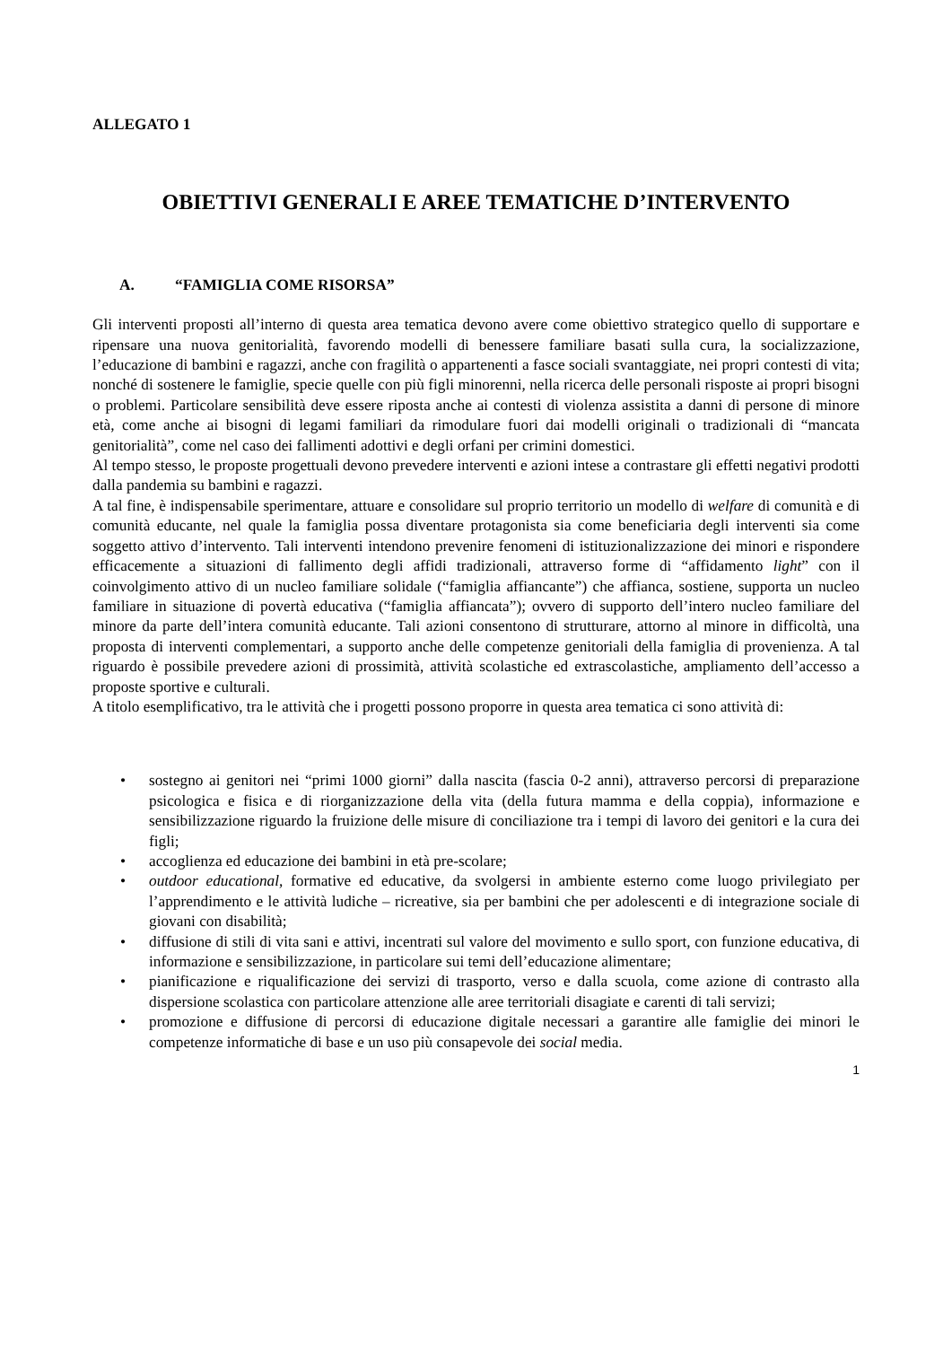ALLEGATO 1
OBIETTIVI GENERALI E AREE TEMATICHE D’INTERVENTO
A. “FAMIGLIA COME RISORSA”
Gli interventi proposti all’interno di questa area tematica devono avere come obiettivo strategico quello di supportare e ripensare una nuova genitorialità, favorendo modelli di benessere familiare basati sulla cura, la socializzazione, l’educazione di bambini e ragazzi, anche con fragilità o appartenenti a fasce sociali svantaggiate, nei propri contesti di vita; nonché di sostenere le famiglie, specie quelle con più figli minorenni, nella ricerca delle personali risposte ai propri bisogni o problemi. Particolare sensibilità deve essere riposta anche ai contesti di violenza assistita a danni di persone di minore età, come anche ai bisogni di legami familiari da rimodulare fuori dai modelli originali o tradizionali di “mancata genitorialità”, come nel caso dei fallimenti adottivi e degli orfani per crimini domestici.
Al tempo stesso, le proposte progettuali devono prevedere interventi e azioni intese a contrastare gli effetti negativi prodotti dalla pandemia su bambini e ragazzi.
A tal fine, è indispensabile sperimentare, attuare e consolidare sul proprio territorio un modello di welfare di comunità e di comunità educante, nel quale la famiglia possa diventare protagonista sia come beneficiaria degli interventi sia come soggetto attivo d’intervento. Tali interventi intendono prevenire fenomeni di istituzionalizzazione dei minori e rispondere efficacemente a situazioni di fallimento degli affidi tradizionali, attraverso forme di “affidamento light” con il coinvolgimento attivo di un nucleo familiare solidale (“famiglia affiancante”) che affianca, sostiene, supporta un nucleo familiare in situazione di povertà educativa (“famiglia affiancata”); ovvero di supporto dell’intero nucleo familiare del minore da parte dell’intera comunità educante. Tali azioni consentono di strutturare, attorno al minore in difficoltà, una proposta di interventi complementari, a supporto anche delle competenze genitoriali della famiglia di provenienza. A tal riguardo è possibile prevedere azioni di prossimità, attività scolastiche ed extrascolastiche, ampliamento dell’accesso a proposte sportive e culturali.
A titolo esemplificativo, tra le attività che i progetti possono proporre in questa area tematica ci sono attività di:
• sostegno ai genitori nei “primi 1000 giorni” dalla nascita (fascia 0-2 anni), attraverso percorsi di preparazione psicologica e fisica e di riorganizzazione della vita (della futura mamma e della coppia), informazione e sensibilizzazione riguardo la fruizione delle misure di conciliazione tra i tempi di lavoro dei genitori e la cura dei figli;
• accoglienza ed educazione dei bambini in età pre-scolare;
• outdoor educational, formative ed educative, da svolgersi in ambiente esterno come luogo privilegiato per l’apprendimento e le attività ludiche – ricreative, sia per bambini che per adolescenti e di integrazione sociale di giovani con disabilità;
• diffusione di stili di vita sani e attivi, incentrati sul valore del movimento e sullo sport, con funzione educativa, di informazione e sensibilizzazione, in particolare sui temi dell’educazione alimentare;
• pianificazione e riqualificazione dei servizi di trasporto, verso e dalla scuola, come azione di contrasto alla dispersione scolastica con particolare attenzione alle aree territoriali disagiate e carenti di tali servizi;
• promozione e diffusione di percorsi di educazione digitale necessari a garantire alle famiglie dei minori le competenze informatiche di base e un uso più consapevole dei social media.
1